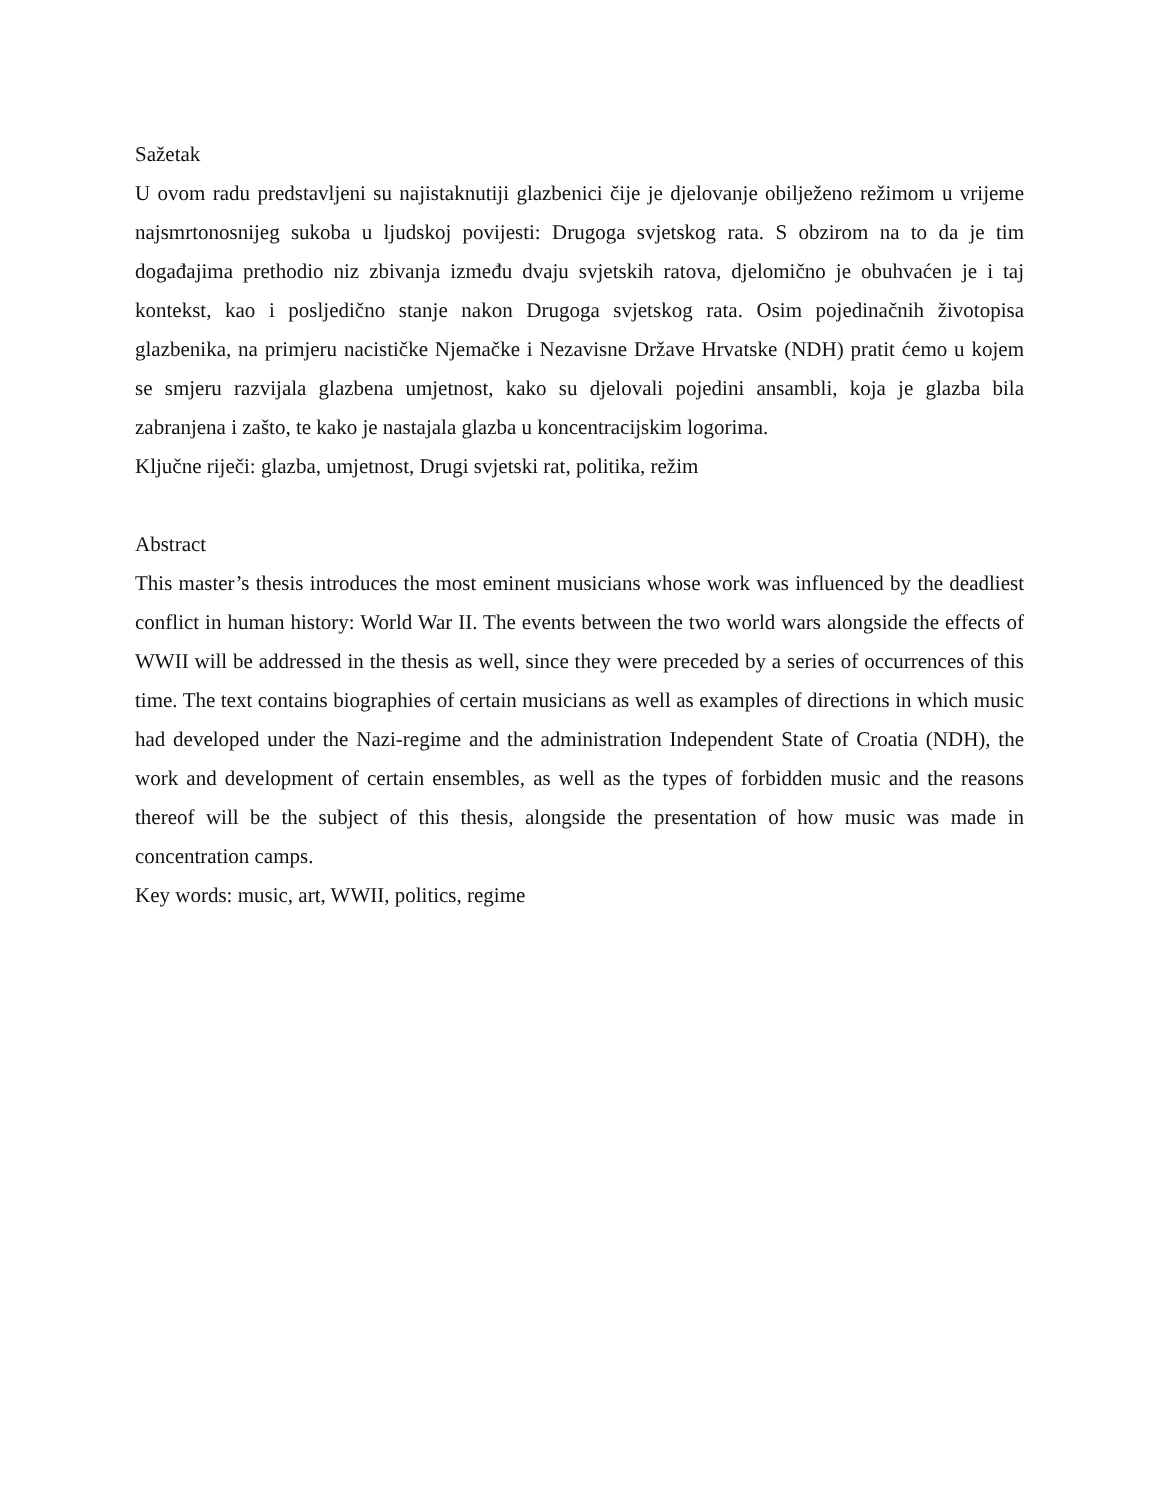Sažetak
U ovom radu predstavljeni su najistaknutiji glazbenici čije je djelovanje obilježeno režimom u vrijeme najsmrtonosnijeg sukoba u ljudskoj povijesti: Drugoga svjetskog rata. S obzirom na to da je tim događajima prethodio niz zbivanja između dvaju svjetskih ratova, djelomično je obuhvaćen je i taj kontekst, kao i posljedično stanje nakon Drugoga svjetskog rata. Osim pojedinačnih životopisa glazbenika, na primjeru nacističke Njemačke i Nezavisne Države Hrvatske (NDH) pratit ćemo u kojem se smjeru razvijala glazbena umjetnost, kako su djelovali pojedini ansambli, koja je glazba bila zabranjena i zašto, te kako je nastajala glazba u koncentracijskim logorima.
Ključne riječi: glazba, umjetnost, Drugi svjetski rat, politika, režim
Abstract
This master’s thesis introduces the most eminent musicians whose work was influenced by the deadliest conflict in human history: World War II. The events between the two world wars alongside the effects of WWII will be addressed in the thesis as well, since they were preceded by a series of occurrences of this time. The text contains biographies of certain musicians as well as examples of directions in which music had developed under the Nazi-regime and the administration Independent State of Croatia (NDH), the work and development of certain ensembles, as well as the types of forbidden music and the reasons thereof will be the subject of this thesis, alongside the presentation of how music was made in concentration camps.
Key words: music, art, WWII, politics, regime